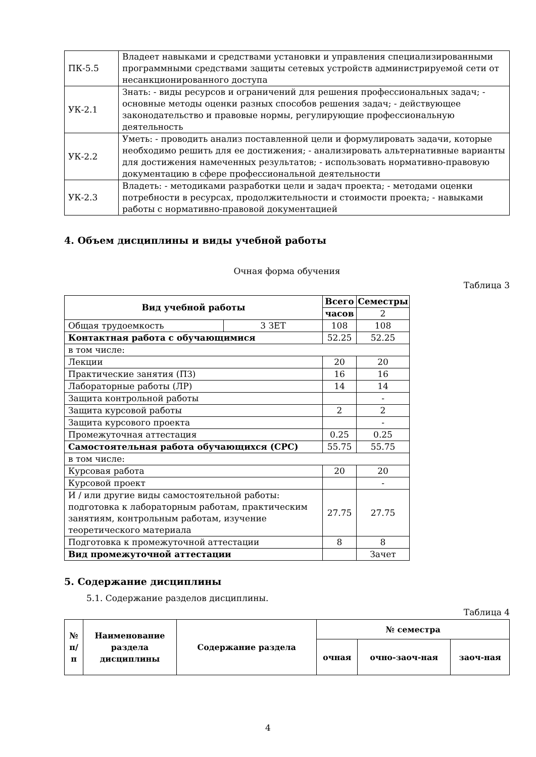| ПК-5.5 | Владеет навыками и средствами установки и управления специализированными программными средствами защиты сетевых устройств администрируемой сети от несанкционированного доступа |
| УК-2.1 | Знать: - виды ресурсов и ограничений для решения профессиональных задач; - основные методы оценки разных способов решения задач; - действующее законодательство и правовые нормы, регулирующие профессиональную деятельность |
| УК-2.2 | Уметь: - проводить анализ поставленной цели и формулировать задачи, которые необходимо решить для ее достижения; - анализировать альтернативные варианты для достижения намеченных результатов; - использовать нормативно-правовую документацию в сфере профессиональной деятельности |
| УК-2.3 | Владеть: - методиками разработки цели и задач проекта; - методами оценки потребности в ресурсах, продолжительности и стоимости проекта; - навыками работы с нормативно-правовой документацией |
4. Объем дисциплины и виды учебной работы
Очная форма обучения
Таблица 3
| Вид учебной работы | | Всего | Семестры |
| --- | --- | --- | --- |
| | | часов | 2 |
| Общая трудоемкость | 3 ЗЕТ | 108 | 108 |
| Контактная работа с обучающимися | | 52.25 | 52.25 |
| в том числе: | | | |
| Лекции | | 20 | 20 |
| Практические занятия (ПЗ) | | 16 | 16 |
| Лабораторные работы (ЛР) | | 14 | 14 |
| Защита контрольной работы | | | - |
| Защита курсовой работы | | 2 | 2 |
| Защита курсового проекта | | | - |
| Промежуточная аттестация | | 0.25 | 0.25 |
| Самостоятельная работа обучающихся (СРС) | | 55.75 | 55.75 |
| в том числе: | | | |
| Курсовая работа | | 20 | 20 |
| Курсовой проект | | | - |
| И / или другие виды самостоятельной работы: подготовка к лабораторным работам, практическим занятиям, контрольным работам, изучение теоретического материала | | 27.75 | 27.75 |
| Подготовка к промежуточной аттестации | | 8 | 8 |
| Вид промежуточной аттестации | | | Зачет |
5. Содержание дисциплины
5.1. Содержание разделов дисциплины.
Таблица 4
| № п/п | Наименование раздела дисциплины | Содержание раздела | № семестра | | |
| --- | --- | --- | --- | --- | --- |
| | | | очная | очно-заоч-ная | заоч-ная |
4